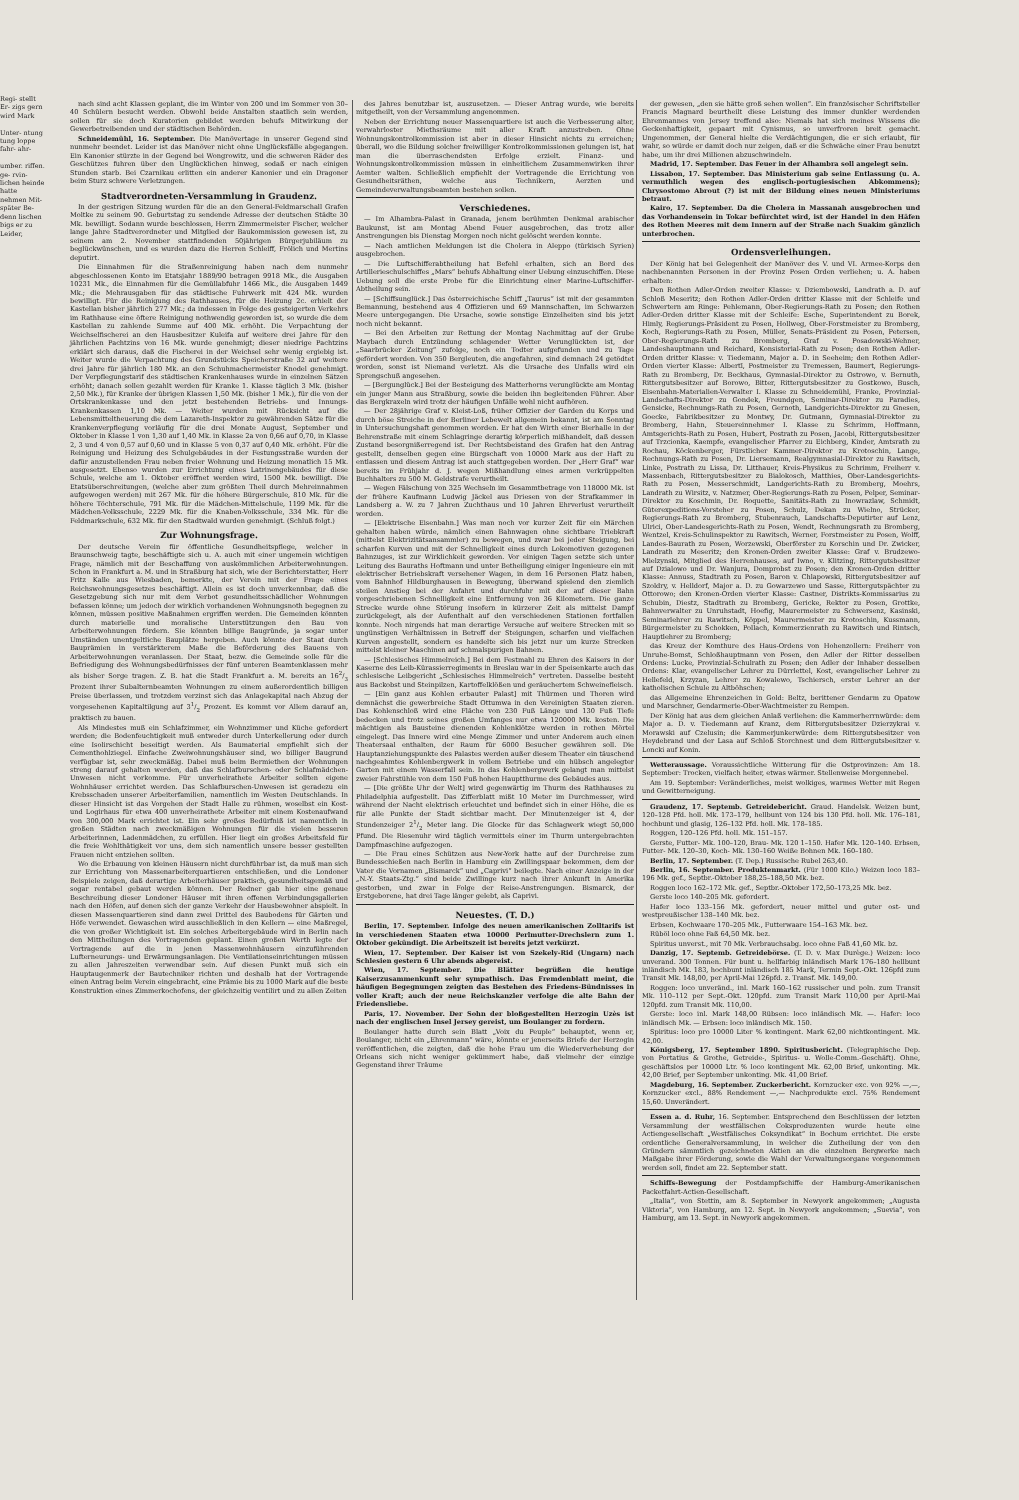Regi- stellt Er- zigs gern wird Mark
Unter- ntung tung loppe fahr- ahr-
umber. riffen. ge- rvin- lichen heinde hatte nehmen Mit- später Be- denn lischen bigs er zu Leider,
nach sind acht Klassen geplant, die im Winter von 200 und im Sommer von 30–40 Schülern besucht werden. Obwohl beide Anstalten staatlich sein werden, sollen für sie doch Kuratorien gebildet werden behufs Mitwirkung der Gewerbetreibenden und der städtischen Behörden.
Schneidemühl, 16. September. Die Manövertage in unserer Gegend sind nunmehr beendet. Leider ist das Manöver nicht ohne Unglücksfälle abgegangen. Ein Kanonier stürzte in der Gegend bei Wongrowitz, und die schweren Räder des Geschützes fuhren über den Unglücklichen hinweg, sodaß er nach einigen Stunden starb. Bei Czarnikau erlitten ein anderer Kanonier und ein Dragoner beim Sturz schwere Verletzungen.
Stadtverordneten-Versammlung in Graudenz.
In der gestrigen Sitzung wurden für die an den General-Feldmarschall Grafen Moltke zu seinem 90. Geburtstag zu sendende Adresse der deutschen Städte 30 Mk. bewilligt. Sodann wurde beschlossen, Herrn Zimmermeister Fischer, welcher lange Jahre Stadtverordneter und Mitglied der Baukommission gewesen ist, zu seinem am 2. November stattfindenden 50jährigen Bürgerjubiläum zu beglückwünschen, und es wurden dazu die Herren Schleiff, Frölich und Mertins deputirt.
Die Einnahmen für die Straßenreinigung haben nach dem nunmehr abgeschlossenen Konto im Etatsjahr 1889/90 betragen 9918 Mk., die Ausgaben 10231 Mk., die Einnahmen für die Gemüllabfuhr 1466 Mk., die Ausgaben 1449 Mk.; die Mehrausgaben für das städtische Fuhrwerk mit 424 Mk. wurden bewilligt. Für die Reinigung des Rathhauses, für die Heizung 2c. erhielt der Kastellan bisher jährlich 277 Mk.; da indessen in Folge des gesteigerten Verkehrs im Rathhause eine öftere Reinigung nothwendig geworden ist, so wurde die dem Kastellan zu zahlende Summe auf 400 Mk. erhöht. Die Verpachtung der Weichselfischerei an den Hausbesitzer Kuleifa auf weitere drei Jahre für den jährlichen Pachtzins von 16 Mk. wurde genehmigt; dieser niedrige Pachtzins erklärt sich daraus, daß die Fischerei in der Weichsel sehr wenig ergiebig ist. Weiter wurde die Verpachtung des Grundstücks Speicherstraße 32 auf weitere drei Jahre für jährlich 180 Mk. an den Schuhmachermeister Knodel genehmigt. Der Verpflegungstarif des städtischen Krankenhauses wurde in einzelnen Sätzen erhöht; danach sollen gezahlt werden für Kranke 1. Klasse täglich 3 Mk. (bisher 2,50 Mk.), für Kranke der übrigen Klassen 1,50 Mk. (bisher 1 Mk.), für die von der Ortskrankenkasse und den jetzt bestehenden Betriebs- und Innungs-Krankenkassen 1,10 Mk. — Weiter wurden mit Rücksicht auf die Lebensmitteltheuerung die dem Lazareth-Inspektor zu gewährenden Sätze für die Krankenverpflegung vorläufig für die drei Monate August, September und Oktober in Klasse 1 von 1,30 auf 1,40 Mk. in Klasse 2a von 0,66 auf 0,70, in Klasse 2, 3 und 4 von 0,57 auf 0,60 und in Klasse 5 von 0,37 auf 0,40 Mk. erhöht. Für die Reinigung und Heizung des Schulgebäudes in der Festungsstraße wurden der dafür anzustellenden Frau neben freier Wohnung und Heizung monatlich 15 Mk. ausgesetzt. Ebenso wurden zur Errichtung eines Latrinengebäudes für diese Schule, welche am 1. Oktober eröffnet werden wird, 1500 Mk. bewilligt. Die Etatsüberschreitungen, (welche aber zum größten Theil durch Mehreinnahmen aufgewogen werden) mit 267 Mk. für die höhere Bürgerschule, 810 Mk. für die höhere Töchterschule, 791 Mk. für die Mädchen-Mittelschule, 1199 Mk. für die Mädchen-Volksschule, 2229 Mk. für die Knaben-Volksschule, 334 Mk. für die Feldmarkschule, 632 Mk. für den Stadtwald wurden genehmigt. (Schluß folgt.)
Zur Wohnungsfrage.
Der deutsche Verein für öffentliche Gesundheitspflege, welcher in Braunschweig tagte, beschäftigte sich u. A. auch mit einer ungemein wichtigen Frage, nämlich mit der Beschaffung von auskömmlichen Arbeiterwohnungen. Schon in Frankfurt a. M. und in Straßburg hat sich, wie der Berichterstatter, Herr Fritz Kalle aus Wiesbaden, bemerkte, der Verein mit der Frage eines Reichswohnungsgesetzes beschäftigt. Allein es ist doch unverkennbar, daß die Gesetzgebung sich nur mit dem Verbot gesundheitsschädlicher Wohnungen befassen könne; um jedoch der wirklich vorhandenen Wohnungsnoth begegnen zu können, müssen positive Maßnahmen ergriffen werden. Die Gemeinden könnten durch materielle und moralische Unterstützungen den Bau von Arbeiterwohnungen fördern. Sie könnten billige Baugründe, ja sogar unter Umständen unentgeltliche Bauplätze hergeben. Auch könnte der Staat durch Bauprämien in verstärkterem Maße die Beförderung des Bauens von Arbeiterwohnungen veranlassen. Der Staat, bezw. die Gemeinde solle für die Befriedigung des Wohnungsbedürfnisses der fünf unteren Beamtenklassen mehr als bisher Sorge tragen. Z. B. hat die Stadt Frankfurt a. M. bereits an 162/3 Prozent ihrer Subalternbeamten Wohnungen zu einem außerordentlich billigen Preise überlassen, und trotzdem verzinst sich das Anlagekapital nach Abzug der vorgesehenen Kapitaltilgung auf 31/2 Prozent. Es kommt vor Allem darauf an, praktisch zu bauen.
Als Mindestes muß ein Schlafzimmer, ein Wohnzimmer und Küche gefordert werden; die Bodenfeuchtigkeit muß entweder durch Unterkellerung oder durch eine Isolirschicht beseitigt werden. Als Baumaterial empfiehlt sich der Cementhohlziegel. Einfache Zweiwohnungshäuser sind, wo billiger Baugrund verfügbar ist, sehr zweckmäßig. Dabei muß beim Bermiethen der Wohnungen streng darauf gehalten werden, daß das Schlafburschen- oder Schlafmädchen-Unwesen nicht vorkomme. Für unverheirathete Arbeiter sollten eigene Wohnhäuser errichtet werden. Das Schlafburschen-Unwesen ist geradezu ein Krebsschaden unserer Arbeiterfamilien, namentlich im Westen Deutschlands. In dieser Hinsicht ist das Vorgehen der Stadt Halle zu rühmen, woselbst ein Kost- und Logirhaus für etwa 400 unverheirathete Arbeiter mit einem Kostenaufwand von 300,000 Mark errichtet ist. Ein sehr großes Bedürfniß ist namentlich in großen Städten nach zweckmäßigen Wohnungen für die vielen besseren Arbeiterinnen, Ladenmädchen, zu erfüllen. Hier liegt ein großes Arbeitsfeld für die freie Wohlthätigkeit vor uns, dem sich namentlich unsere besser gestellten Frauen nicht entziehen sollten.
Wo die Erbauung von kleinen Häusern nicht durchführbar ist, da muß man sich zur Errichtung von Massenarbeiterquartieren entschließen, und die Londoner Beispiele zeigen, daß derartige Arbeiterhäuser praktisch, gesundheitsgemäß und sogar rentabel gebaut werden können. Der Redner gab hier eine genaue Beschreibung dieser Londoner Häuser mit ihren offenen Verbindungsgallerien nach den Höfen, auf denen sich der ganze Verkehr der Hausbewohner abspielt. In diesen Massenquartieren sind dann zwei Drittel des Baubodens für Gärten und Höfe verwendet. Gewaschen wird ausschließlich in den Kellern — eine Maßregel, die von großer Wichtigkeit ist. Ein solches Arbeitergebäude wird in Berlin nach den Mittheilungen des Vortragenden geplant. Einen großen Werth legte der Vortragende auf die in jenen Massenwohnhäusern einzuführenden Lufterneurungs- und Erwärmungsanlagen. Die Ventilationseinrichtungen müssen zu allen Jahreszeiten verwendbar sein. Auf diesen Punkt muß sich ein Hauptaugenmerk der Bautechniker richten und deshalb hat der Vortragende einen Antrag beim Verein eingebracht, eine Prämie bis zu 1000 Mark auf die beste Konstruktion eines Zimmerkochofens, der gleichzeitig ventilirt und zu allen Zeiten
des Jahres benutzbar ist, auszusetzen. — Dieser Antrag wurde, wie bereits mitgetheilt, von der Versammlung angenommen.
Neben der Errichtung neuer Massenquartiere ist auch die Verbesserung alter, verwahrloster Miethsräume mit aller Kraft anzustreben. Ohne Wohnungskontrolkommission ist aber in dieser Hinsicht nichts zu erreichen; überall, wo die Bildung solcher freiwilliger Kontrolkommissionen gelungen ist, hat man die überraschendsten Erfolge erzielt. Finanz- und Wohnungskontrolkommission müssen in einheitlichem Zusammenwirken ihrer Aemter walten. Schließlich empfiehlt der Vortragende die Errichtung von Gesundheitsräthen, welche aus Technikern, Aerzten und Gemeindeverwaltungsbeamten bestehen sollen.
Verschiedenes.
— Im Alhambra-Palast in Granada, jenem berühmten Denkmal arabischer Baukunst, ist am Montag Abend Feuer ausgebrochen, das trotz aller Anstrengungen bis Dienstag Morgen noch nicht gelöscht werden konnte.
— Nach amtlichen Meldungen ist die Cholera in Aleppo (türkisch Syrien) ausgebrochen.
— Die Luftschifferabtheilung hat Befehl erhalten, sich an Bord des Artillerieschulschiffes „Mars“ behufs Abhaltung einer Uebung einzuschiffen. Diese Uebung soll die erste Probe für die Einrichtung einer Marine-Luftschiffer-Abtheilung sein.
— [Schiffsunglück.] Das österreichische Schiff „Taurus“ ist mit der gesammten Bemannung, bestehend aus 4 Offizieren und 69 Mannschaften, im Schwarzen Meere untergegangen. Die Ursache, sowie sonstige Einzelheiten sind bis jetzt noch nicht bekannt.
— Bei den Arbeiten zur Rettung der Montag Nachmittag auf der Grube Maybach durch Entzündung schlagender Wetter Verunglückten ist, der „Saarbrücker Zeitung“ zufolge, noch ein Todter aufgefunden und zu Tage gefördert worden. Von 350 Bergleuten, die angefahren, sind demnach 24 getödtet worden, sonst ist Niemand verletzt. Als die Ursache des Unfalls wird ein Sprengschuß angesehen.
— [Bergunglück.] Bei der Besteigung des Matterhorns verunglückte am Montag ein junger Mann aus Straßburg, sowie die beiden ihn begleitenden Führer. Aber das Bergkraxeln wird trotz der häufigen Unfälle wohl nicht aufhören.
— Der 28jährige Graf v. Kleist-Loß, früher Offizier der Garden du Korps und durch böse Streiche in der Berliner Lebewelt allgemein bekannt, ist am Sonntag in Untersuchungshaft genommen worden. Er hat den Wirth einer Bierhalle in der Behrenstraße mit einem Schlagringe derartig körperlich mißhandelt, daß dessen Zustand besorgnißerregend ist. Der Rechtsbeistand des Grafen hat den Antrag gestellt, denselben gegen eine Bürgschaft von 10000 Mark aus der Haft zu entlassen und diesem Antrag ist auch stattgegeben worden. Der „Herr Graf“ war bereits im Frühjahr d. J. wegen Mißhandlung eines armen verkrüppelten Buchhalters zu 500 M. Geldstrafe verurtheilt.
— Wegen Fälschung von 325 Wechseln im Gesammtbetrage von 118000 Mk. ist der frühere Kaufmann Ludwig Jäckel aus Driesen von der Strafkammer in Landsberg a. W. zu 7 Jahren Zuchthaus und 10 Jahren Ehrverlust verurtheilt worden.
— [Elektrische Eisenbahn.] Was man noch vor kurzer Zeit für ein Märchen gehalten haben würde, nämlich einen Bahnwagen ohne sichtbare Triebkraft (mittelst Elektrizitätsansammler) zu bewegen, und zwar bei jeder Steigung, bei scharfen Kurven und mit der Schnelligkeit eines durch Lokomotiven gezogenen Bahnzuges, ist zur Wirklichkeit geworden. Vor einigen Tagen setzte sich unter Leitung des Bauraths Hoftmann und unter Betheiligung einiger Ingenieure ein mit elektrischer Betriebskraft versehener Wagen, in dem 16 Personen Platz haben, vom Bahnhof Hildburghausen in Bewegung, überwand spielend den ziemlich steilen Anstieg bei der Anfahrt und durchfuhr mit der auf dieser Bahn vorgeschriebenen Schnelligkeit eine Entfernung von 36 Kilometern. Die ganze Strecke wurde ohne Störung insofern in kürzerer Zeit als mittelst Dampf zurückgelegt, als der Aufenthalt auf den verschiedenen Stationen fortfallen konnte. Noch nirgends hat man derartige Versuche auf weitere Strecken mit so ungünstigen Verhältnissen in Betreff der Steigungen, scharfen und vielfachen Kurven angestellt, sondern es handelte sich bis jetzt nur um kurze Strecken mittelst kleiner Maschinen auf schmalspurigen Bahnen.
— [Schlesisches Himmelreich.] Bei dem Festmahl zu Ehren des Kaisers in der Kaserne des Leib-Kürassierregiments in Breslau war in der Speisenkarte auch das schlesische Leibgericht „Schlesisches Himmelreich“ vertreten. Dasselbe besteht aus Backobst und Steinpilzen, Kartoffelklößen und geräuchertem Schweinefleisch.
— [Ein ganz aus Kohlen erbauter Palast] mit Thürmen und Thoren wird demnächst die gewerbreiche Stadt Ottumwa in den Vereinigten Staaten zieren. Das Kohlenschloß wird eine Fläche von 230 Fuß Länge und 130 Fuß Tiefe bedecken und trotz seines großen Umfanges nur etwa 120000 Mk. kosten. Die mächtigen als Bausteine dienenden Kohlenklötze werden in rothen Mörtel eingelegt. Das Innere wird eine Menge Zimmer und unter Anderem auch einen Theatersaal enthalten, der Raum für 6000 Besucher gewähren soll. Die Hauptanziehungspunkte des Palastes werden außer diesem Theater ein täuschend nachgeahmtes Kohlenbergwerk in vollem Betriebe und ein hübsch angelegter Garten mit einem Wasserfall sein. In das Kohlenbergwerk gelangt man mittelst zweier Fahrstühle von dem 150 Fuß hohen Hauptthurme des Gebäudes aus.
— [Die größte Uhr der Welt] wird gegenwärtig im Thurm des Rathhauses zu Philadelphia aufgestellt. Das Zifferblatt mißt 10 Meter im Durchmesser, wird während der Nacht elektrisch erleuchtet und befindet sich in einer Höhe, die es für alle Punkte der Stadt sichtbar macht. Der Minutenzeiger ist 4, der Stundenzeiger 21/2 Meter lang. Die Glocke für das Schlagwerk wiegt 50,000 Pfund. Die Riesenuhr wird täglich vermittels einer im Thurm untergebrachten Dampfmaschine aufgezogen.
— Die Frau eines Schützen aus New-York hatte auf der Durchreise zum Bundesschießen nach Berlin in Hamburg ein Zwillingspaar bekommen, dem der Vater die Vornamen „Bismarck“ und „Caprivi“ beilegte. Nach einer Anzeige in der „N.-Y. Staats-Ztg.“ sind beide Zwillinge kurz nach ihrer Ankunft in Amerika gestorben, und zwar in Folge der Reise-Anstrengungen. Bismarck, der Erstgeborene, hat drei Tage länger gelebt, als Caprivi.
Neuestes. (T. D.)
Berlin, 17. September. Infolge des neuen amerikanischen Zolltarifs ist in verschiedenen Staaten etwa 10000 Perlmutter-Drechslern zum 1. Oktober gekündigt. Die Arbeitszeit ist bereits jetzt verkürzt.
Wien, 17. September. Der Kaiser ist von Szekely-Rid (Ungarn) nach Schlesien gestern 6 Uhr abends abgereist.
Wien, 17. September. Die Blätter begrüßen die heutige Kaiserzusammenkunft sehr sympathisch. Das Fremdenblatt meint, die häufigen Begegnungen zeigten das Bestehen des Friedens-Bündnisses in voller Kraft; auch der neue Reichskanzler verfolge die alte Bahn der Friedensliebe.
Paris, 17. November. Der Sohn der bloßgestellten Herzogin Uzès ist nach der englischen Insel Jersey gereist, um Boulanger zu fordern.
Boulanger hatte durch sein Blatt „Voix du Peuple“ behauptet, wenn er, Boulanger, nicht ein „Ehrenmann“ wäre, könnte er jenerseits Briefe der Herzogin veröffentlichen, die zeigten, daß die hohe Frau um die Wiederverhebung der Orleans sich nicht weniger gekümmert habe, daß vielmehr der einzige Gegenstand ihrer Träume
der gewesen, „den sie hätte groß sehen wollen“. Ein französischer Schriftsteller Francis Magnard beurtheilt diese Leistung des immer dunkler werdenden Ehrenmannes von Jersey treffend also: Niemals hat sich meines Wissens die Geckenhaftigkeit, gepaart mit Cynismus, so unverfroren breit gemacht. Ungenommen, der General hielte die Verdächtigungen, die er sich erlaubt, für wahr, so würde er damit doch nur zeigen, daß er die Schwäche einer Frau benutzt habe, um ihr drei Millionen abzuschwindeln.
Madrid, 17. September. Das Feuer in der Alhambra soll angelegt sein.
Lissabon, 17. September. Das Ministerium gab seine Entlassung (u. A. vermuthlich wegen des englisch-portugiesischen Abkommens); Chrysostomo Abrout (?) ist mit der Bildung eines neuen Ministeriums betraut.
Kairo, 17. September. Da die Cholera in Massanah ausgebrochen und das Vorhandensein in Tokar befürchtet wird, ist der Handel in den Häfen des Rothen Meeres mit dem Innern auf der Straße nach Suakim gänzlich unterbrochen.
Ordensverleihungen.
Der König hat bei Gelegenheit der Manöver des V. und VI. Armee-Korps den nachbenannten Personen in der Provinz Posen Orden verliehen; u. A. haben erhalten:
Den Rothen Adler-Orden zweiter Klasse: v. Dziembowski, Landrath a. D. auf Schloß Meseritz; den Rothen Adler-Orden dritter Klasse mit der Schleife und Schwertern am Ringe: Pehlemann, Ober-Regierungs-Rath zu Posen; den Rothen Adler-Orden dritter Klasse mit der Schleife: Esche, Superintendent zu Borek, Himly, Regierungs-Präsident zu Posen, Hollweg, Ober-Forstmeister zu Bromberg, Koch, Regierungs-Rath zu Posen, Müller, Senats-Präsident zu Posen, Petersen, Ober-Regierungs-Rath zu Bromberg, Graf v. Posadowski-Wehner, Landeshauptmann und Reichard, Konsistorial-Rath zu Posen; den Rothen Adler-Orden dritter Klasse: v. Tiedemann, Major a. D. in Seeheim; den Rothen Adler-Orden vierter Klasse: Albertī, Postmeister zu Tremessen, Baumert, Regierungs-Rath zu Bromberg, Dr. Beckhaus, Gymnasial-Direktor zu Ostrowo, v. Bernuth, Rittergutsbesitzer auf Borowo, Bitter, Rittergutsbesitzer zu Gostkowo, Busch, Eisenbahn-Materialien-Verwalter I. Klasse zu Schneidemühl, Franke, Provinzial-Landschafts-Direktor zu Gondek, Freundgen, Seminar-Direktor zu Paradies, Gensicke, Rechnungs-Rath zu Posen, Gernoth, Landgerichts-Direktor zu Gnesen, Goecke, Fabrikbesitzer zu Montwy, Dr. Gutmann, Gymnasial-Direktor zu Bromberg, Hahn, Steuereinnehmer I. Klasse zu Schrimm, Hoffmann, Amtsgerichts-Rath zu Posen, Hubert, Postrath zu Posen, Jacobi, Rittergutsbesitzer auf Trzcionka, Kaempfe, evangelischer Pfarrer zu Eichberg, Kinder, Amtsrath zu Rochau, Köckenberger, Fürstlicher Kammer-Direktor zu Krotoschin, Lange, Rechnungs-Rath zu Posen, Dr. Liersemann, Realgymnasial-Direktor zu Rawitsch, Linke, Postrath zu Lissa, Dr. Litthauer, Kreis-Physikus zu Schrimm, Freiherr v. Massenbach, Rittergutsbesitzer zu Bialokosch, Matthies, Ober-Landesgerichts-Rath zu Posen, Messerschmidt, Landgerichts-Rath zu Bromberg, Moehrs, Landrath zu Wirsitz, v. Natzmer, Ober-Regierungs-Rath zu Posen, Pelper, Seminar-Direktor zu Koschmin, Dr. Roquette, Sanitäts-Rath zu Inowrazlaw, Schmidt, Güterexpeditions-Vorsteher zu Posen, Schulz, Dekan zu Wielno, Strücker, Regierungs-Rath zu Bromberg, Stubenrauch, Landschafts-Deputirter auf Lenz, Ulrici, Ober-Landesgerichts-Rath zu Posen, Wendt, Rechnungsrath zu Bromberg, Wentzel, Kreis-Schulinspektor zu Rawitsch, Werner, Forstmeister zu Posen, Wolff, Landes-Baurath zu Posen, Worzewski, Oberförster zu Korschin und Dr. Zwicker, Landrath zu Meseritz; den Kronen-Orden zweiter Klasse: Graf v. Brudzewo-Mielzynski, Mitglied des Herrenhauses, auf Iwno, v. Klitzing, Rittergutsbesitzer auf Dzialowo und Dr. Wanjura, Domprobst zu Posen; den Kronen-Orden dritter Klasse: Annuss, Stadtrath zu Posen, Baron v. Chlapowski, Rittergutsbesitzer auf Szoldry, v. Helldorf, Major a. D. zu Gowarzewo und Sasse, Rittergutspächter zu Ottorowo; den Kronen-Orden vierter Klasse: Castner, Distrikts-Kommissarius zu Schubin, Diestz, Stadtrath zu Bromberg, Gericke, Rektor zu Posen, Grottke, Bahnverwalter zu Unruhstadt, Hoefig, Maurermeister zu Schwersenz, Kasinski, Seminarlehrer zu Rawitsch, Köppel, Maurermeister zu Krotoschin, Kussmann, Bürgermeister zu Schokken, Pollach, Kommerzienrath zu Rawitsch und Rintsch, Hauptlehrer zu Bromberg;
das Kreuz der Komthure des Haus-Ordens von Hohenzollern: Freiherr von Unruhe-Bomst, Schloßhauptmann von Posen, den Adler der Ritter desselben Ordens: Lucke, Provinzial-Schulrath zu Posen; den Adler der Inhaber desselben Ordens: Klar, evangelischer Lehrer zu Dürrlettel, Kost, evangelischer Lehrer zu Hellefeld, Krzyzan, Lehrer zu Kowalewo, Tschiersch, erster Lehrer an der katholischen Schule zu Altböhschen;
das Allgemeine Ehrenzeichen in Gold: Beltz, berittener Gendarm zu Opatow und Marschner, Gendarmerie-Ober-Wachtmeister zu Rempen.
Der König hat aus dem gleichen Anlaß verliehen: die Kammerherrnwürde: dem Major a. D. v. Tiedemann auf Kranz, dem Rittergutsbesitzer Dzierzykrai v. Morawski auf Czelusin; die Kammerjunkerwürde: dem Rittergutsbesitzer von Heydebrand und der Lasa auf Schloß Storchnest und dem Rittergutsbesitzer v. Loncki auf Konin.
Wetteraussage. Voraussichtliche Witterung für die Ostprovinzen: Am 18. September: Trocken, vielfach heiter, etwas wärmer. Stellenweise Morgennebel.
Am 19. September: Veränderliches, meist wolkiges, warmes Wetter mit Regen und Gewitterneigung.
Graudenz, 17. Septemb. Getreidebericht. Graud. Handelsk. Weizen bunt, 120–128 Pfd. holl. Mk. 173–179, hellbunt von 124 bis 130 Pfd. holl. Mk. 176–181, hochbunt und glasig, 126–132 Pfd. holl. Mk. 178–185.
Roggen, 120–126 Pfd. holl. Mk. 151–157.
Gerste, Futter- Mk. 100–120, Brau- Mk. 120 1–150. Hafer Mk. 120–140. Erbsen, Futter- Mk. 120–30, Koch- Mk. 130–160 Weiße Bohnen Mk. 160–180.
Berlin, 17. September. (T. Dep.) Russische Rubel 263,40.
Berlin, 16. September. Produktenmarkt. (Für 1000 Kilo.) Weizen loco 183–196 Mk. gef., Septbr.-Oktober 188,25–188,50 Mk. bez.
Roggen loco 162–172 Mk. gef., Septbr.-Oktober 172,50–173,25 Mk. bez.
Gerste loco 140–205 Mk. gefordert.
Hafer loco 133–156 Mk. gefordert, neuer mittel und guter ost- und westpreußischer 138–140 Mk. bez.
Erbsen, Kochwaare 170–205 Mk., Futterwaare 154–163 Mk. bez.
Rüböl loco ohne Faß 64,50 Mk. bez.
Spiritus unverst., mit 70 Mk. Verbrauchsabg. loco ohne Faß 41,60 Mk. bz.
Danzig, 17. Septemb. Getreidebörse. (T. D. v. Max Durège.) Weizen: loco unverand. 300 Tonnen. Für bunt u. hellfarbig inländisch Mark 176–180 hellbunt inländisch Mk. 183, hochbunt inländisch 185 Mark, Termin Sept.-Okt. 126pfd zum Transit Mk. 148,00, per April-Mai 126pfd. z. Transf. Mk. 149,00.
Roggen: loco unveränd., inl. Mark 160–162 russischer und poln. zum Transit Mk. 110–112 per Sept.-Okt. 120pfd. zum Transit Mark 110,00 per April-Mai 120pfd. zum Transit Mk. 110,00.
Gerste: loco inl. Mark 148,00 Rübsen: loco inländisch Mk. —. Hafer: loco inländisch Mk. — Erbsen: loco inländisch Mk. 150.
Spiritus: loco pro 10000 Liter % kontingent. Mark 62,00 nichtkontingent. Mk. 42,00.
Königsberg, 17. September 1890. Spiritusbericht. (Telegraphische Dep. von Portatius & Grothe, Getreide-, Spiritus- u. Wolle-Comm.-Geschäft). Ohne, geschäftslos per 10000 Ltr. % loco kontingent Mk. 62,00 Brief, unkonting. Mk. 42,00 Brief, per September unkonting. Mk. 41,00 Brief.
Magdeburg, 16. September. Zuckerbericht. Kornzucker exc. von 92% —,—, Kornzucker excl., 88% Rendement —,— Nachprodukte excl. 75% Rendement 15,60. Unverändert.
Essen a. d. Ruhr, 16. September. Entsprechend den Beschlüssen der letzten Versammlung der westfälischen Coksproduzenten wurde heute eine Actiengesellschaft „Westfälisches Coksyndikat“ in Bochum errichtet. Die erste ordentliche Generalversammlung, in welcher die Zutheilung der von den Gründern sämmtlich gezeichneten Aktien an die einzelnen Bergwerke nach Maßgabe ihrer Förderung, sowie die Wahl der Verwaltungsorgane vorgenommen werden soll, findet am 22. September statt.
Schiffs-Bewegung der Postdampfschiffe der Hamburg-Amerikanischen Packetfahrt-Actien-Gesellschaft.
„Italia“, von Stettin, am 8. September in Newyork angekommen; „Augusta Viktoria“, von Hamburg, am 12. Sept. in Newyork angekommen; „Suevia“, von Hamburg, am 13. Sept. in Newyork angekommen.